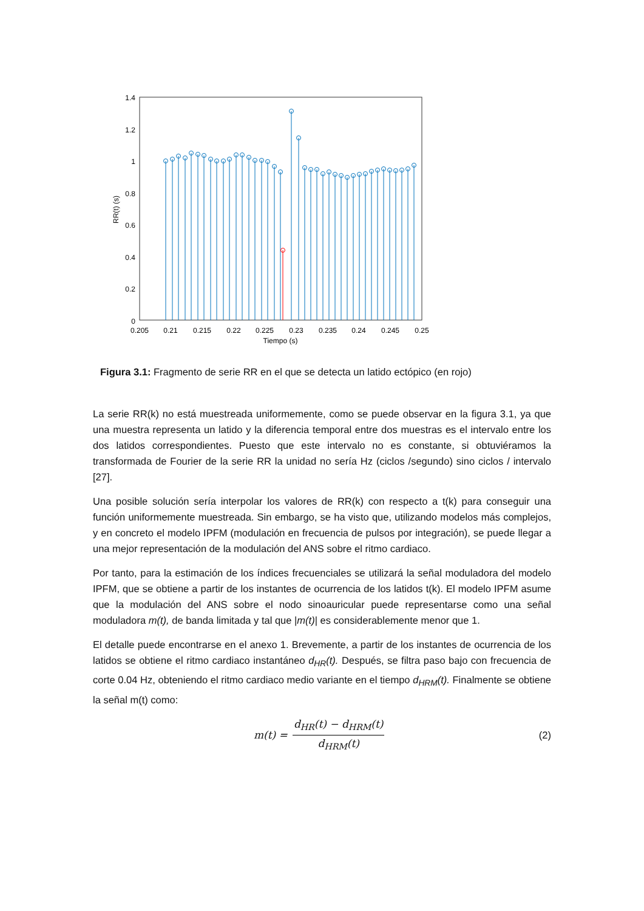1.4
1.2
1
0.8
0.6
0.4
0.2
0
0.205
0.21
0.215
0.22
0.225
0.23
0.235
0.24
0.245
0.25
Tiempo (s)
RR(t) (s)
Figura 3.1: Fragmento de serie RR en el que se detecta un latido ectópico (en rojo)
La serie RR(k) no está muestreada uniformemente, como se puede observar en la figura 3.1, ya que una muestra representa un latido y la diferencia temporal entre dos muestras es el intervalo entre los dos latidos correspondientes. Puesto que este intervalo no es constante, si obtuviéramos la transformada de Fourier de la serie RR la unidad no sería Hz (ciclos /segundo) sino ciclos / intervalo [27].
Una posible solución sería interpolar los valores de RR(k) con respecto a t(k) para conseguir una función uniformemente muestreada. Sin embargo, se ha visto que, utilizando modelos más complejos, y en concreto el modelo IPFM (modulación en frecuencia de pulsos por integración), se puede llegar a una mejor representación de la modulación del ANS sobre el ritmo cardiaco.
Por tanto, para la estimación de los índices frecuenciales se utilizará la señal moduladora del modelo IPFM, que se obtiene a partir de los instantes de ocurrencia de los latidos t(k). El modelo IPFM asume que la modulación del ANS sobre el nodo sinoauricular puede representarse como una señal moduladora m(t), de banda limitada y tal que |m(t)| es considerablemente menor que 1.
El detalle puede encontrarse en el anexo 1. Brevemente, a partir de los instantes de ocurrencia de los latidos se obtiene el ritmo cardiaco instantáneo d<sub>HR</sub>(t). Después, se filtra paso bajo con frecuencia de corte 0.04 Hz, obteniendo el ritmo cardiaco medio variante en el tiempo d<sub>HRM</sub>(t). Finalmente se obtiene la señal m(t) como:
m(t) = d<sub>HR</sub>(t) − d<sub>HRM</sub>(t) d<sub>HRM</sub>(t)
(2)